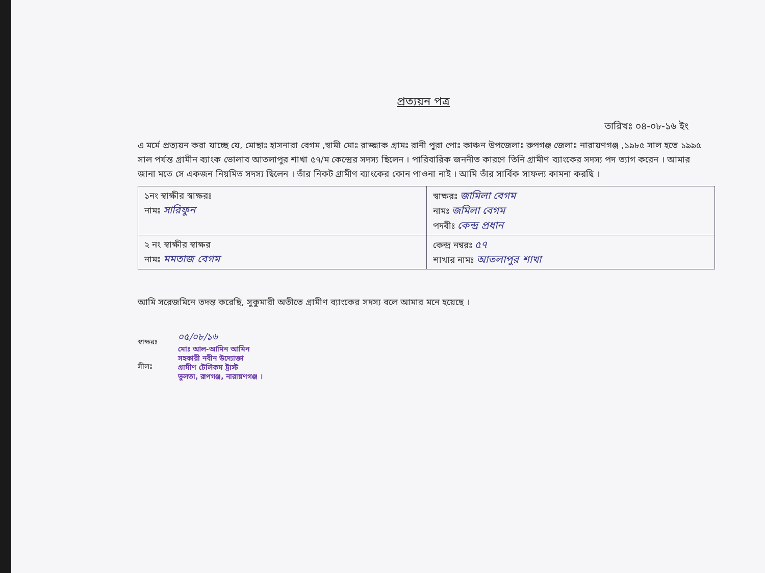প্রত্যয়ন পত্র
তারিখঃ ০৪-০৮-১৬ ইং
এ মর্মে প্রত্যয়ন করা যাচ্ছে যে, মোছাঃ হাসনারা বেগম ,স্বামী মোঃ রাজ্জাক গ্রামঃ রানী পুরা পোঃ কাঞ্চন উপজেলাঃ রুপগঞ্জ জেলাঃ নারায়ণগঞ্জ ,১৯৮৫ সাল হতে ১৯৯৫ সাল পর্যন্ত গ্রামীন ব্যাংক ভোলাব আতলাপুর শাখা ৫৭/ম কেন্দ্রের সদস্য ছিলেন । পারিবারিক জননীত কারণে তিনি গ্রামীণ ব্যাংকের সদস্য পদ ত্যাগ করেন । আমার জানা মতে সে একজন নিয়মিত সদস্য ছিলেন । তাঁর নিকট গ্রামীণ ব্যাংকের কোন পাওনা নাই । আমি তাঁর সার্বিক সাফল্য কামনা করছি ।
| ১নং স্বাক্ষীর স্বাক্ষরঃ নামঃ সারিফুন | স্বাক্ষরঃ জামিলা বেগম নামঃ জমিলা বেগম পদবীঃ কেন্দ্র প্রধান |
| ২ নং স্বাক্ষীর স্বাক্ষর নামঃ মমতাজ বেগম | কেন্দ্র নম্বরঃ ৫৭ শাখার নামঃ আতলাপুর শাখা |
আমি সরেজমিনে তদন্ত করেছি, সুকুমারী অতীতে গ্রামীণ ব্যাংকের সদস্য বলে আমার মনে হয়েছে ।
স্বাক্ষরঃ
সীলঃ
০৫/০৮/১৬
মোঃ আল-আমিন আমিন
সহকারী নবীন উদ্যোক্তা
গ্রামীণ টেলিকম ট্রাস্ট
ভুলতা, রূপগঞ্জ, নারায়ণগঞ্জ ।